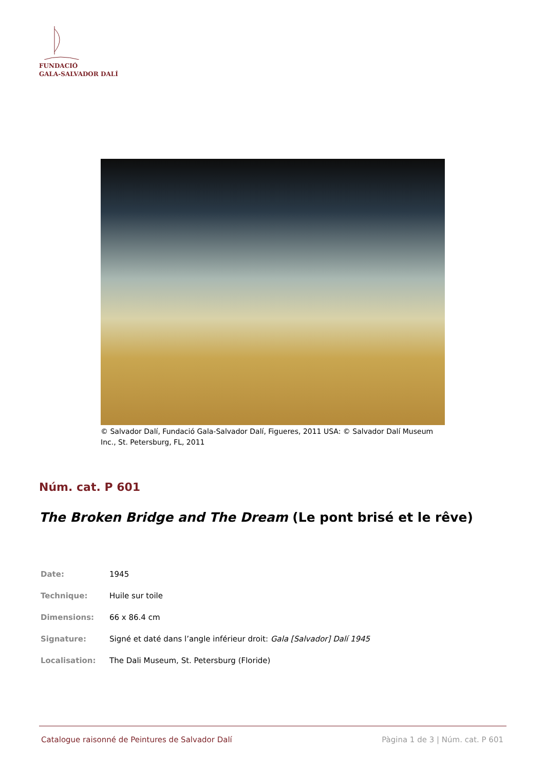FUNDACIÓ
GALA-SALVADOR DALÍ
© Salvador Dalí, Fundació Gala-Salvador Dalí, Figueres, 2011 USA: © Salvador Dalí Museum Inc., St. Petersburg, FL, 2011
Núm. cat. P 601
The Broken Bridge and The Dream (Le pont brisé et le rêve)
| Date: | 1945 |
| Technique: | Huile sur toile |
| Dimensions: | 66 x 86.4 cm |
| Signature: | Signé et daté dans l’angle inférieur droit: Gala [Salvador] Dalí 1945 |
| Localisation: | The Dali Museum, St. Petersburg (Floride) |
Catalogue raisonné de Peintures de Salvador Dalí Pàgina 1 de 3 | Núm. cat. P 601